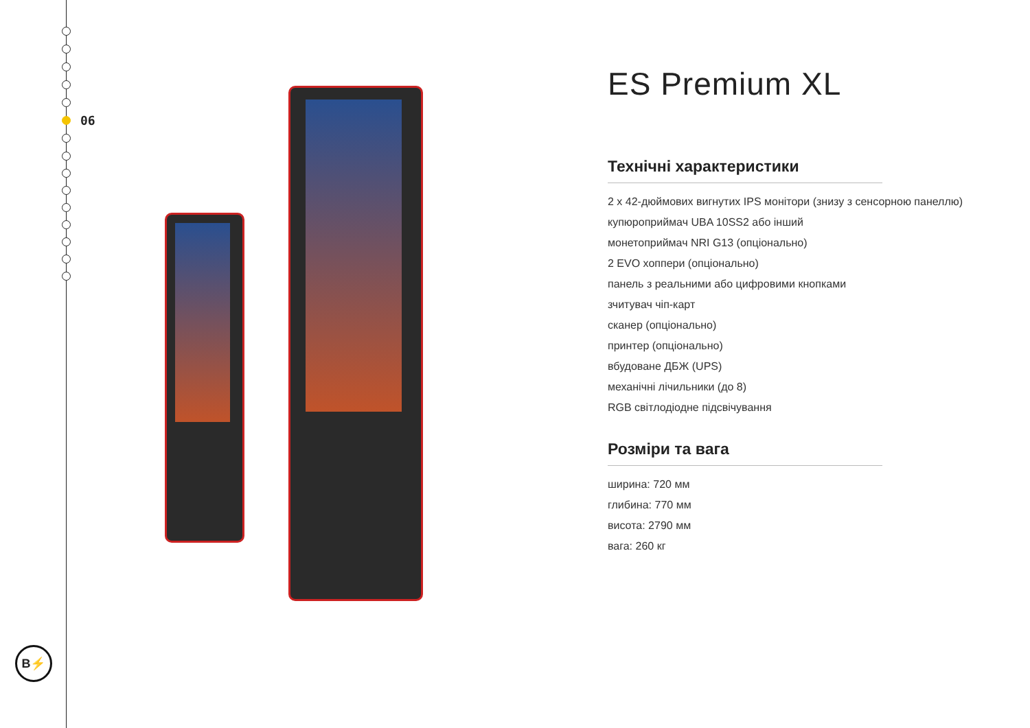06
B⚡
ES Premium XL
Технічні характеристики
2 х 42-дюймових вигнутих IPS монітори (знизу з сенсорною панеллю)
купюроприймач UBA 10SS2 або інший
монетоприймач NRI G13 (опціонально)
2 EVO хоппери (опціонально)
панель з реальними або цифровими кнопками
зчитувач чіп-карт
сканер (опціонально)
принтер (опціонально)
вбудоване ДБЖ (UPS)
механічні лічильники (до 8)
RGB світлодіодне підсвічування
Розміри та вага
ширина: 720 мм
глибина: 770 мм
висота: 2790 мм
вага: 260 кг